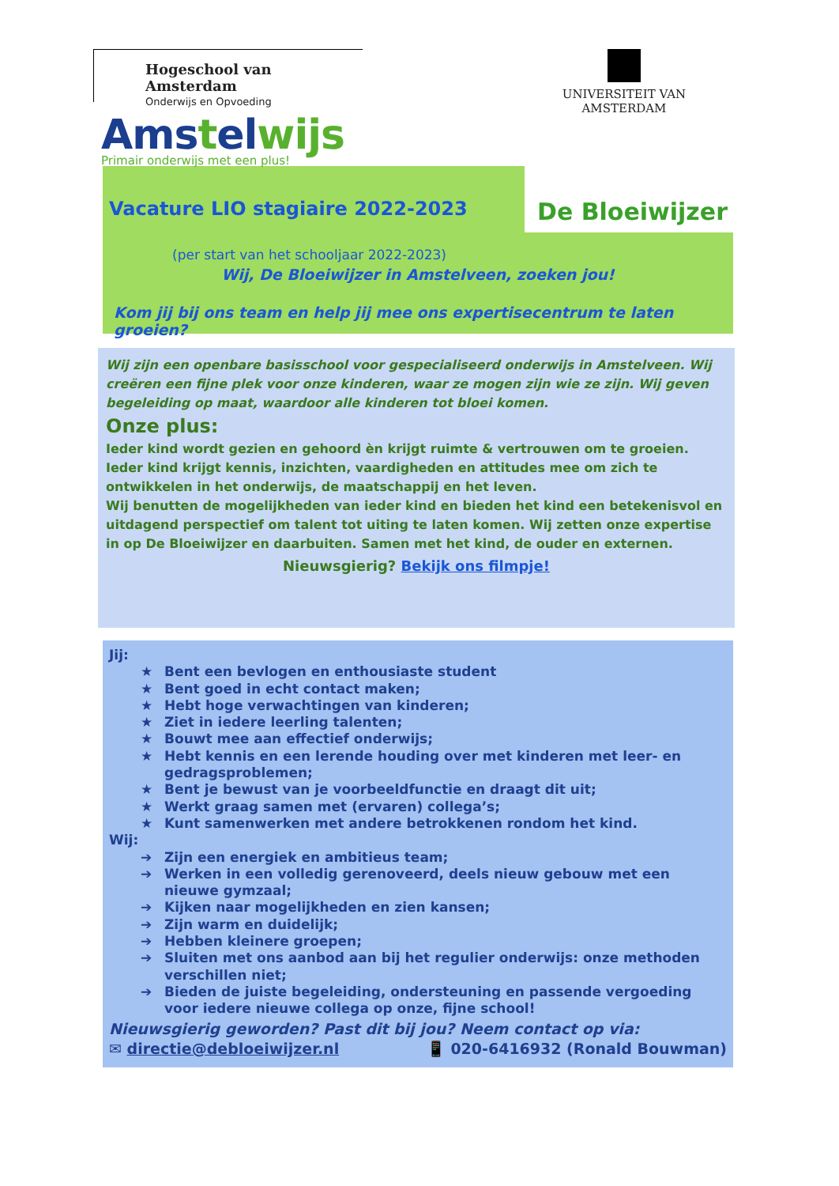Hogeschool van Amsterdam
Onderwijs en Opvoeding
UNIVERSITEIT VAN AMSTERDAM
Vacature LIO stagiaire 2022-2023
(per start van het schooljaar 2022-2023)
Wij, De Bloeiwijzer in Amstelveen, zoeken jou!
Kom jij bij ons team en help jij mee ons expertisecentrum te laten groeien?
Amstelwijs
Primair onderwijs met een plus!
De Bloeiwijzer
Wij zijn een openbare basisschool voor gespecialiseerd onderwijs in Amstelveen. Wij creëren een fijne plek voor onze kinderen, waar ze mogen zijn wie ze zijn. Wij geven begeleiding op maat, waardoor alle kinderen tot bloei komen.
Onze plus:
Ieder kind wordt gezien en gehoord èn krijgt ruimte & vertrouwen om te groeien. Ieder kind krijgt kennis, inzichten, vaardigheden en attitudes mee om zich te ontwikkelen in het onderwijs, de maatschappij en het leven.
Wij benutten de mogelijkheden van ieder kind en bieden het kind een betekenisvol en uitdagend perspectief om talent tot uiting te laten komen. Wij zetten onze expertise in op De Bloeiwijzer en daarbuiten. Samen met het kind, de ouder en externen.
Nieuwsgierig? Bekijk ons filmpje!
Jij:
★ Bent een bevlogen en enthousiaste student
★ Bent goed in echt contact maken;
★ Hebt hoge verwachtingen van kinderen;
★ Ziet in iedere leerling talenten;
★ Bouwt mee aan effectief onderwijs;
★ Hebt kennis en een lerende houding over met kinderen met leer- en gedragsproblemen;
★ Bent je bewust van je voorbeeldfunctie en draagt dit uit;
★ Werkt graag samen met (ervaren) collega’s;
★ Kunt samenwerken met andere betrokkenen rondom het kind.
Wij:
➔ Zijn een energiek en ambitieus team;
➔ Werken in een volledig gerenoveerd, deels nieuw gebouw met een nieuwe gymzaal;
➔ Kijken naar mogelijkheden en zien kansen;
➔ Zijn warm en duidelijk;
➔ Hebben kleinere groepen;
➔ Sluiten met ons aanbod aan bij het regulier onderwijs: onze methoden verschillen niet;
➔ Bieden de juiste begeleiding, ondersteuning en passende vergoeding voor iedere nieuwe collega op onze, fijne school!
Nieuwsgierig geworden? Past dit bij jou? Neem contact op via:
✉ directie@debloeiwijzer.nl 📱 020-6416932 (Ronald Bouwman)